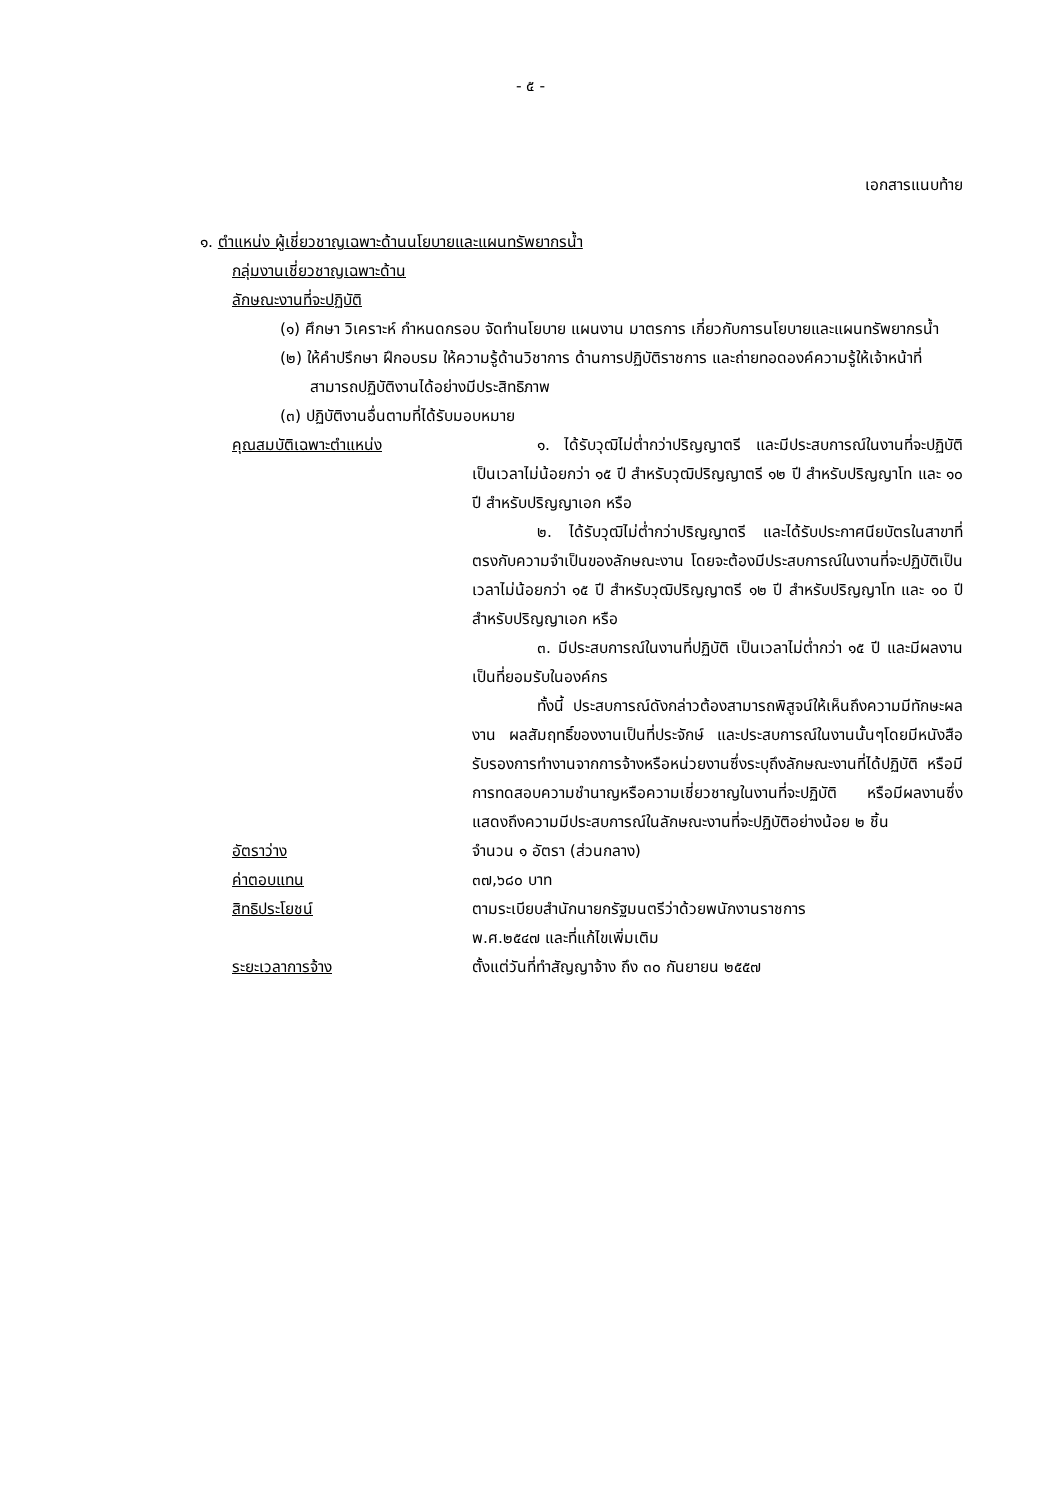- ๕ -
เอกสารแนบท้าย
๑. ตำแหน่ง ผู้เชี่ยวชาญเฉพาะด้านนโยบายและแผนทรัพยากรน้ำ
กลุ่มงานเชี่ยวชาญเฉพาะด้าน
ลักษณะงานที่จะปฏิบัติ
(๑) ศึกษา วิเคราะห์ กำหนดกรอบ จัดทำนโยบาย แผนงาน มาตรการ เกี่ยวกับการนโยบายและแผนทรัพยากรน้ำ
(๒) ให้คำปรึกษา ฝึกอบรม ให้ความรู้ด้านวิชาการ ด้านการปฏิบัติราชการ และถ่ายทอดองค์ความรู้ให้เจ้าหน้าที่สามารถปฏิบัติงานได้อย่างมีประสิทธิภาพ
(๓) ปฏิบัติงานอื่นตามที่ได้รับมอบหมาย
คุณสมบัติเฉพาะตำแหน่ง ๑. ได้รับวุฒิไม่ต่ำกว่าปริญญาตรี และมีประสบการณ์ในงานที่จะปฏิบัติเป็นเวลาไม่น้อยกว่า ๑๕ ปี สำหรับวุฒิปริญญาตรี ๑๒ ปี สำหรับปริญญาโท และ ๑๐ ปี สำหรับปริญญาเอก หรือ
๒. ได้รับวุฒิไม่ต่ำกว่าปริญญาตรี และได้รับประกาศนียบัตรในสาขาที่ตรงกับความจำเป็นของลักษณะงาน โดยจะต้องมีประสบการณ์ในงานที่จะปฏิบัติเป็นเวลาไม่น้อยกว่า ๑๕ ปี สำหรับวุฒิปริญญาตรี ๑๒ ปี สำหรับปริญญาโท และ ๑๐ ปี สำหรับปริญญาเอก หรือ
๓. มีประสบการณ์ในงานที่ปฏิบัติ เป็นเวลาไม่ต่ำกว่า ๑๕ ปี และมีผลงานเป็นที่ยอมรับในองค์กร
ทั้งนี้ ประสบการณ์ดังกล่าวต้องสามารถพิสูจน์ให้เห็นถึงความมีทักษะผลงาน ผลสัมฤทธิ์ของงานเป็นที่ประจักษ์ และประสบการณ์ในงานนั้นๆโดยมีหนังสือรับรองการทำงานจากการจ้างหรือหน่วยงานซึ่งระบุถึงลักษณะงานที่ได้ปฏิบัติ หรือมีการทดสอบความชำนาญหรือความเชี่ยวชาญในงานที่จะปฏิบัติ หรือมีผลงานซึ่งแสดงถึงความมีประสบการณ์ในลักษณะงานที่จะปฏิบัติอย่างน้อย ๒ ชิ้น
อัตราว่าง จำนวน ๑ อัตรา (ส่วนกลาง)
ค่าตอบแทน ๓๗,๖๘๐ บาท
สิทธิประโยชน์ ตามระเบียบสำนักนายกรัฐมนตรีว่าด้วยพนักงานราชการ
พ.ศ.๒๕๔๗ และที่แก้ไขเพิ่มเติม
ระยะเวลาการจ้าง ตั้งแต่วันที่ทำสัญญาจ้าง ถึง ๓๐ กันยายน ๒๕๕๗